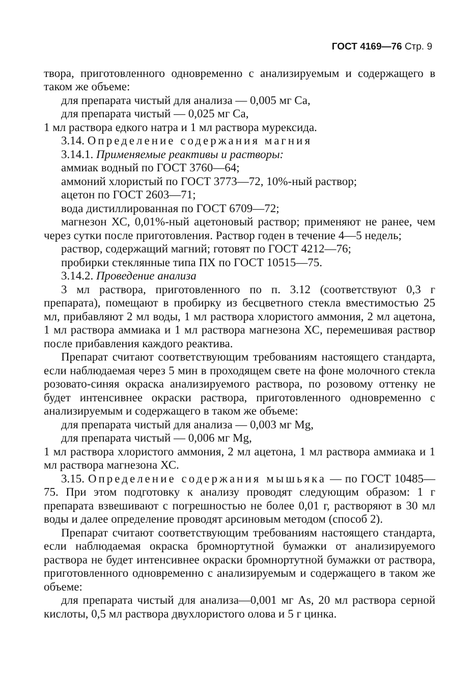ГОСТ 4169—76 Стр. 9
твора, приготовленного одновременно с анализируемым и содер­жащего в таком же объеме:
для препарата чистый для анализа — 0,005 мг Са,
для препарата чистый — 0,025 мг Са,
1 мл раствора едкого натра и 1 мл раствора мурексида.
3.14. Определение содержания магния
3.14.1. Применяемые реактивы и растворы:
аммиак водный по ГОСТ 3760—64;
аммоний хлористый по ГОСТ 3773—72, 10%-ный раствор;
ацетон по ГОСТ 2603—71;
вода дистиллированная по ГОСТ 6709—72;
магнезон ХС, 0,01%-ный ацетоновый раствор; применяют не ранее, чем через сутки после приготовления. Раствор годен в тече­ние 4—5 недель;
раствор, содержащий магний; готовят по ГОСТ 4212—76;
пробирки стеклянные типа ПХ по ГОСТ 10515—75.
3.14.2. Проведение анализа
3 мл раствора, приготовленного по п. 3.12 (соответствуют 0,3 г препарата), помещают в пробирку из бесцветного стекла вмести­мостью 25 мл, прибавляют 2 мл воды, 1 мл раствора хлористого аммония, 2 мл ацетона, 1 мл раствора аммиака и 1 мл раствора магнезона ХС, перемешивая раствор после прибавления каждого реактива.
Препарат считают соответствующим требованиям настоящего стандарта, если наблюдаемая через 5 мин в проходящем свете на фоне молочного стекла розовато-синяя окраска анализируемого раствора, по розовому оттенку не будет интенсивнее окраски рас­твора, приготовленного одновременно с анализируемым и содер­жащего в таком же объеме:
для препарата чистый для анализа — 0,003 мг Mg,
для препарата чистый — 0,006 мг Mg,
1 мл раствора хлористого аммония, 2 мл ацетона, 1 мл раствора аммиака и 1 мл раствора магнезона ХС.
3.15. Определение содержания мышьяка — по ГОСТ 10485—75. При этом подготовку к анализу проводят следу­ющим образом: 1 г препарата взвешивают с погрешностью не более 0,01 г, растворяют в 30 мл воды и далее определение про­водят арсиновым методом (способ 2).
Препарат считают соответствующим требованиям настоящего стандарта, если наблюдаемая окраска бромнортутной бумажки от анализируемого раствора не будет интенсивнее окраски бромно­ртутной бумажки от раствора, приготовленного одновременно с анализируемым и содержащего в таком же объеме:
для препарата чистый для анализа—0,001 мг As, 20 мл рас­твора серной кислоты, 0,5 мл раствора двухлористого олова и 5 г цинка.